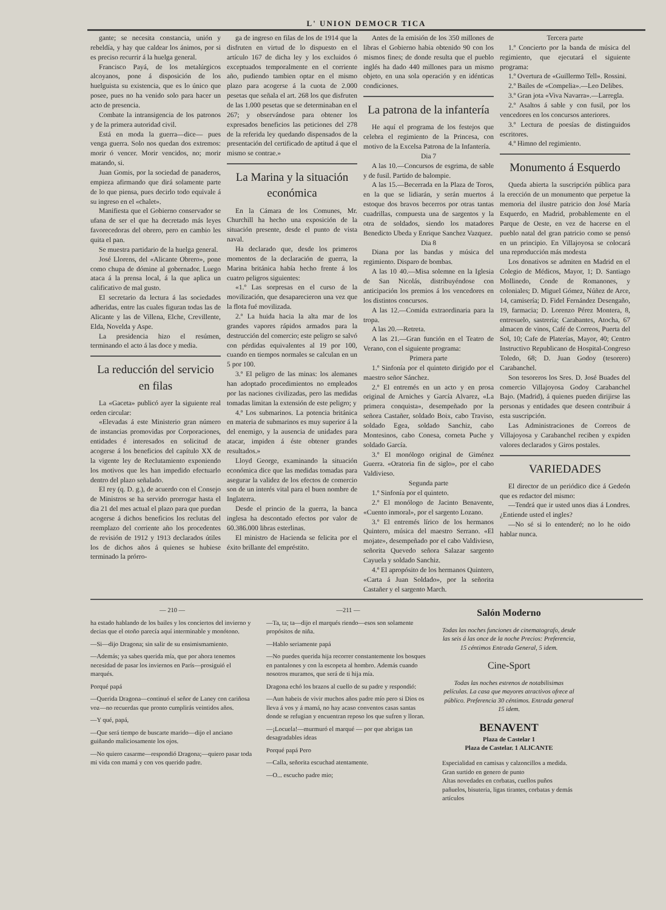L' UNION DEMOCR TICA
gante; se necesita constancia, unión y rebeldía, y hay que caldear los ánimos, por si es preciso recurrir á la huelga general.
Francisco Payá, de los metalúrgicos alcoyanos, pone á disposición de los huelguista su existencia, que es lo único que posee, pues no ha venido solo para hacer un acto de presencia.
Combate la intransigencia de los patronos y de la primera autoridad civil.
Está en moda la guerra—dice— pues venga guerra. Solo nos quedan dos extremos: morir ó vencer. Morir vencidos, no; morir matando, si.
Juan Gomis, por la sociedad de panaderos, empieza afirmando que dirá solamente parte de lo que piensa, pues decirlo todo equivale á su ingreso en el «chalet».
Manifiesta que el Gobierno conservador se ufana de ser el que ha decretado más leyes favorecedoras del obrero, pero en cambio les quita el pan.
Se muestra partidario de la huelga general.
José Llorens, del «Alicante Obrero», pone como chupa de dómine al gobernador. Luego ataca á la prensa local, á la que aplica un calificativo de mal gusto.
El secretario da lectura á las sociedades adheridas, entre las cuales figuran todas las de Alicante y las de Villena, Elche, Crevillente, Elda, Novelda y Aspe.
La presidencia hizo el resúmen, terminando el acto á las doce y media.
La reducción del servicio en filas
La «Gaceta» publicó ayer la siguiente real orden circular:
«Elevadas á este Ministerio gran número de instancias promovidas por Corporaciones, entidades é interesados en solicitud de acogerse á los beneficios del capítulo XX de la vigente ley de Reclutamiento exponiendo los motivos que les han impedido efectuarlo dentro del plazo señalado.
El rey (q. D. g.), de acuerdo con el Consejo de Ministros se ha servido prorrogar hasta el dia 21 del mes actual el plazo para que puedan acogerse á dichos beneficios los reclutas del reemplazo del corriente año los procedentes de revisión de 1912 y 1913 declarados útiles los de dichos años á quienes se hubiese terminado la prórro-
ga de ingreso en filas de los de 1914 que la disfruten en virtud de lo dispuesto en el artículo 167 de dicha ley y los excluidos ó exceptuados temporalmente en el corriente año, pudiendo tambien optar en el mismo plazo para acogerse á la cuota de 2.000 pesetas que señala el art. 268 los que disfruten de las 1.000 pesetas que se determinaban en el 267; y observándose para obtener los expresados beneficios las peticiones del 278 de la referida ley quedando dispensados de la presentación del certificado de aptitud á que el mismo se contrae.»
La Marina y la situación económica
En la Cámara de los Comunes, Mr. Churchill ha hecho una exposición de la situación presente, desde el punto de vista naval.
Ha declarado que, desde los primeros momentos de la declaración de guerra, la Marina británica había hecho frente á los cuatro peligros siguientes:
«1.º Las sorpresas en el curso de la movilización, que desaparecieron una vez que la flota fué movilizada.
2.º La huida hacia la alta mar de los grandes vapores rápidos armados para la destrucción del comercio; este peligro se salvó con pérdidas equivalentes al 19 por 100, cuando en tiempos normales se calculan en un 5 por 100.
3.º El peligro de las minas: los alemanes han adoptado procedimientos no empleados por las naciones civilizadas, pero las medidas tomadas limitan la extensión de este peligro; y
4.º Los submarinos. La potencia británica en materia de submarinos es muy superior á la del enemigo, y la ausencia de unidades para atacar, impiden á éste obtener grandes resultados.»
Lloyd George, examinando la situación económica dice que las medidas tomadas para asegurar la validez de los efectos de comercio son de un interés vital para el buen nombre de Inglaterra.
Desde el princio de la guerra, la banca inglesa ha descontado efectos por valor de 60.386.000 libras esterlinas.
El ministro de Hacienda se felicita por el éxito brillante del empréstito.
Antes de la emisión de los 350 millones de libras el Gobierno habia obtenido 90 con los mismos fines; de donde resulta que el pueblo inglés ha dado 440 millones para un mismo objeto, en una sola operación y en idénticas condiciones.
La patrona de la infantería
He aquí el programa de los festejos que celebra el regimiento de la Princesa, con motivo de la Excelsa Patrona de la Infantería.
Dia 7
A las 10.—Concursos de esgrima, de sable y de fusil. Partido de balompie.
A las 15.—Becerrada en la Plaza de Toros, en la que se lidiarán, y serán muertos á estoque dos bravos becerros por otras tantas cuadrillas, compuesta una de sargentos y la otra de soldados, siendo los matadores Benedicto Ubeda y Enrique Sanchez Vazquez.
Dia 8
Diana por las bandas y música del regimiento. Disparo de bombas.
A las 10 40.—Misa solemne en la Iglesia de San Nicolás, distribuyéndose con anticipación los premios á los vencedores en los distintos concursos.
A las 12.—Comida extraordinaria para la tropa.
A las 20.—Retreta.
A las 21.—Gran función en el Teatro de Verano, con el siguiente programa:
Primera parte
1.º Sinfonía por el quinteto dirigido por el maestro señor Sánchez.
2.º El entremés en un acto y en prosa original de Arniches y García Alvarez, «La primera conquista», desempeñado por la señora Castañer, soldado Boix, cabo Traviso, soldado Egea, soldado Sanchiz, cabo Montesinos, cabo Conesa, corneta Puche y soldado García.
3.º El monólogo original de Giménez Guerra. «Oratoria fin de siglo», por el cabo Valdivieso.
Segunda parte
1.º Sinfonía por el quinteto.
2.º El monólogo de Jacinto Benavente, «Cuento inmoral», por el sargento Lozano.
3.º El entremés lírico de los hermanos Quintero, música del maestro Serrano. «El mojate», desempeñado por el cabo Valdivieso, señorita Quevedo señora Salazar sargento Cayuela y soldado Sanchiz.
4.º El apropósito de los hermanos Quintero, «Carta á Juan Soldado», por la señorita Castañer y el sargento March.
Tercera parte
1.º Concierto por la banda de música del regimiento, que ejecutará el siguiente programa:
1.º Overtura de «Guillermo Tell». Rossini.
2.º Bailes de «Compelia».—Leo Delibes.
3.º Gran jota «Viva Navarra».—Larregla.
2.º Asaltos á sable y con fusil, por los vencedores en los concursos anteriores.
3.º Lectura de poesías de distinguidos escritores.
4.º Himno del regimiento.
Monumento á Esquerdo
Queda abierta la suscripción pública para la erección de un monumento que perpetue la memoria del ilustre patricio don José María Esquerdo, en Madrid, probablemente en el Parque de Oeste, en vez de hacerse en el pueblo natal del gran patricio como se pensó en un principio. En Villajoyosa se colocará una reproducción más modesta
Los donativos se admiten en Madrid en el Colegio de Médicos, Mayor, 1; D. Santiago Mollinedo, Conde de Romanones, y coloniales; D. Miguel Gómez, Núñez de Arce, 14, camisería; D. Fidel Fernández Desengaño, 19, farmacia; D. Lorenzo Pérez Montera, 8, entresuelo, sastrería; Carabantes, Atocha, 67 almacen de vinos, Café de Correos, Puerta del Sol, 10; Cafe de Platerías, Mayor, 40; Centro Instructivo Republicano de Hospital-Congreso Toledo, 68; D. Juan Godoy (tesorero) Carabanchel.
Son tesoreros los Sres. D. José Buades del comercio Villajoyosa Godoy Carabanchel Bajo. (Madrid), á quienes pueden dirijirse las personas y entidades que deseen contribuir á esta suscripción.
Las Administraciones de Correos de Villajoyosa y Carabanchel reciben y expiden valores declarados y Giros postales.
VARIEDADES
El director de un periódico dice á Gedeón que es redactor del mismo:
—Tendrá que ir usted unos dias á Londres. ¿Entiende usted el ingles?
—No sé si lo entenderé; no lo he oido hablar nunca.
— 210 —
ha estado hablando de los bailes y los conciertos del invierno y decias que el otoño parecía aquí interminable y monótono.
—Si—dijo Dragona; sin salir de su ensimismamiento.
—Además; ya sabes querida mía, que por ahora tenemos necesidad de pasar los inviernos en París—prosiguió el marqués.
Porqué papá
—Querida Dragona—continuó el señor de Laney con cariñosa voz—no recuerdas que pronto cumplirás veintidos años.
—Y qué, papá,
—Que será tiempo de buscarte marido—dijo el anciano guiñando maliciosamente los ojos.
—No quiero casarme—respondió Dragona;—quiero pasar toda mi vida con mamá y con vos querido padre.
—211 —
—Ta, ta; ta—dijo el marqués riendo—esos son solamente propósitos de niña.
—Hablo seriamente papá
—No puedes querida hija recorrer constantemente los bosques en pantalones y con la escopeta al hombro. Además cuando nosotros muramos, que será de ti hija mía.
Dragona echó los brazos al cuello de su padre y respondió:
—Aun habeis de vivir muchos años padre mío pero si Dios os lleva á vos y á mamá, no hay acaso conventos casas santas donde se refugian y encuentran reposo los que sufren y lloran.
—¡Locuela!—murmuró el marqué — por que abrigas tan desagradables ideas
Porqué papá Pero
—Calla, señorita escuchad atentamente.
—O... escucho padre mio;
Salón Moderno
Todas las noches funciones de cinematografo, desde las seis á las once de la noche Precios: Preferencia, 15 céntimos Entrada General, 5 idem.
Cine-Sport
Todas las noches estrenos de notabilisimas películas. La casa que mayores atractivos ofrece al público. Preferencia 30 céntimos. Entrada general 15 idem.
BENAVENT
Plaza de Castelar 1
Plaza de Castelar. 1 ALICANTE
Especialidad en camisas y calzoncillos a medida.
Gran surtido en genero de punto
Altas novedades en corbatas, cuellos puños pañuelos, bisuteria, ligas tirantes, corbatas y demás artículos